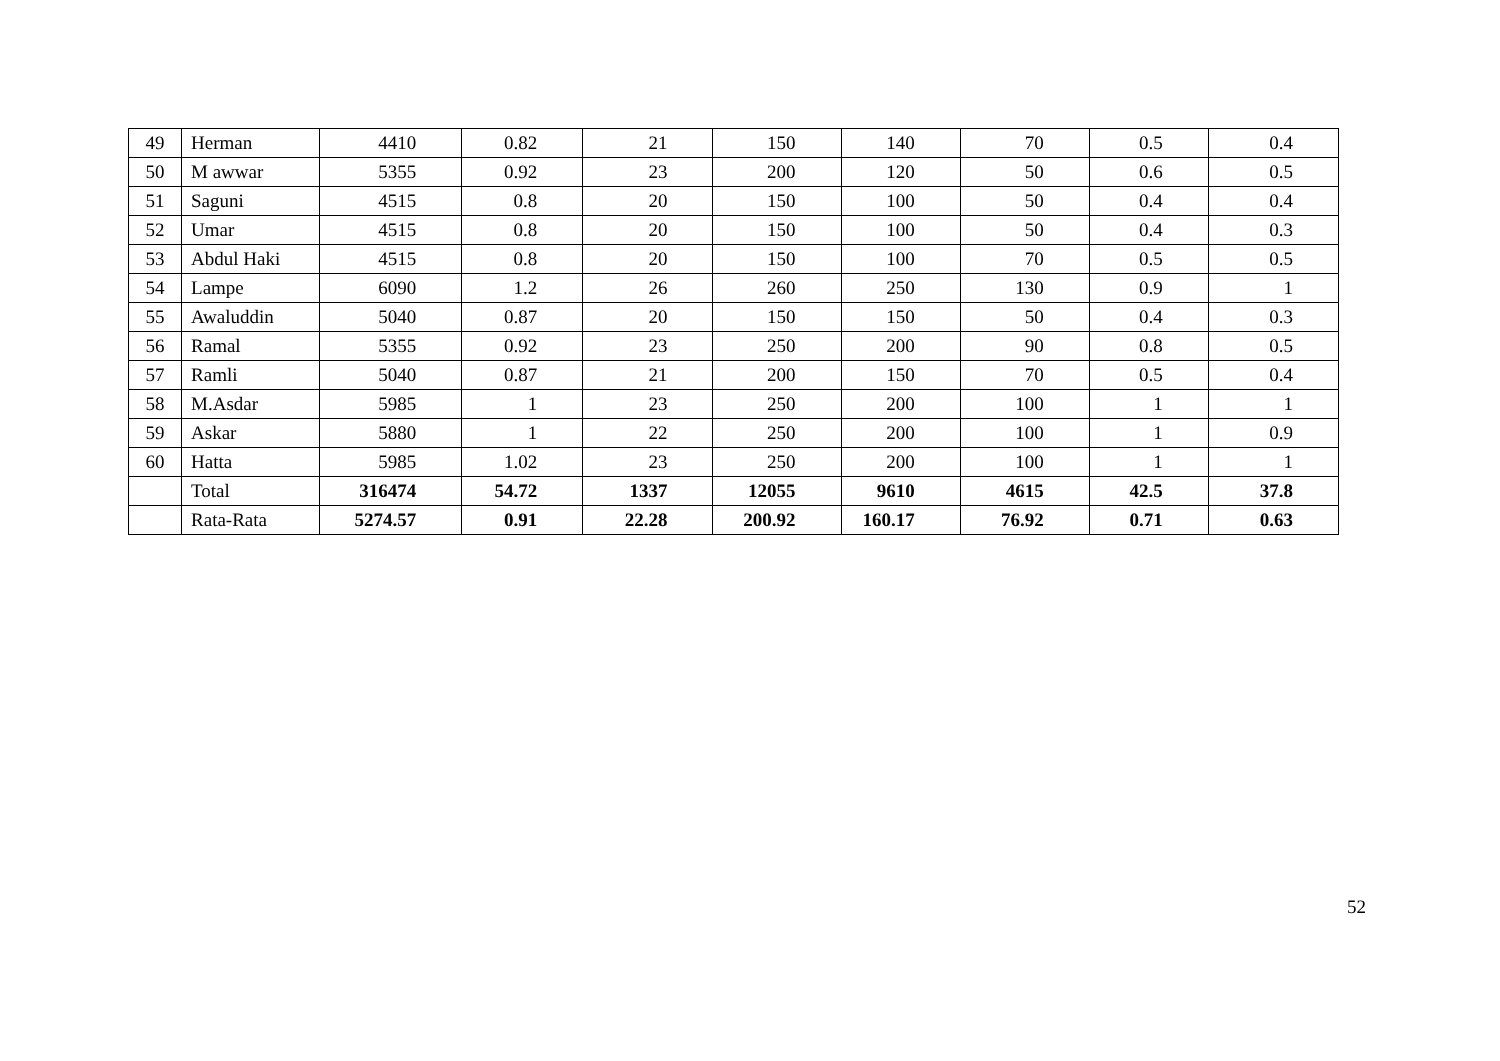| 49 | Herman | 4410 | 0.82 | 21 | 150 | 140 | 70 | 0.5 | 0.4 |
| 50 | M awwar | 5355 | 0.92 | 23 | 200 | 120 | 50 | 0.6 | 0.5 |
| 51 | Saguni | 4515 | 0.8 | 20 | 150 | 100 | 50 | 0.4 | 0.4 |
| 52 | Umar | 4515 | 0.8 | 20 | 150 | 100 | 50 | 0.4 | 0.3 |
| 53 | Abdul Haki | 4515 | 0.8 | 20 | 150 | 100 | 70 | 0.5 | 0.5 |
| 54 | Lampe | 6090 | 1.2 | 26 | 260 | 250 | 130 | 0.9 | 1 |
| 55 | Awaluddin | 5040 | 0.87 | 20 | 150 | 150 | 50 | 0.4 | 0.3 |
| 56 | Ramal | 5355 | 0.92 | 23 | 250 | 200 | 90 | 0.8 | 0.5 |
| 57 | Ramli | 5040 | 0.87 | 21 | 200 | 150 | 70 | 0.5 | 0.4 |
| 58 | M.Asdar | 5985 | 1 | 23 | 250 | 200 | 100 | 1 | 1 |
| 59 | Askar | 5880 | 1 | 22 | 250 | 200 | 100 | 1 | 0.9 |
| 60 | Hatta | 5985 | 1.02 | 23 | 250 | 200 | 100 | 1 | 1 |
| | Total | 316474 | 54.72 | 1337 | 12055 | 9610 | 4615 | 42.5 | 37.8 |
| | Rata-Rata | 5274.57 | 0.91 | 22.28 | 200.92 | 160.17 | 76.92 | 0.71 | 0.63 |
52